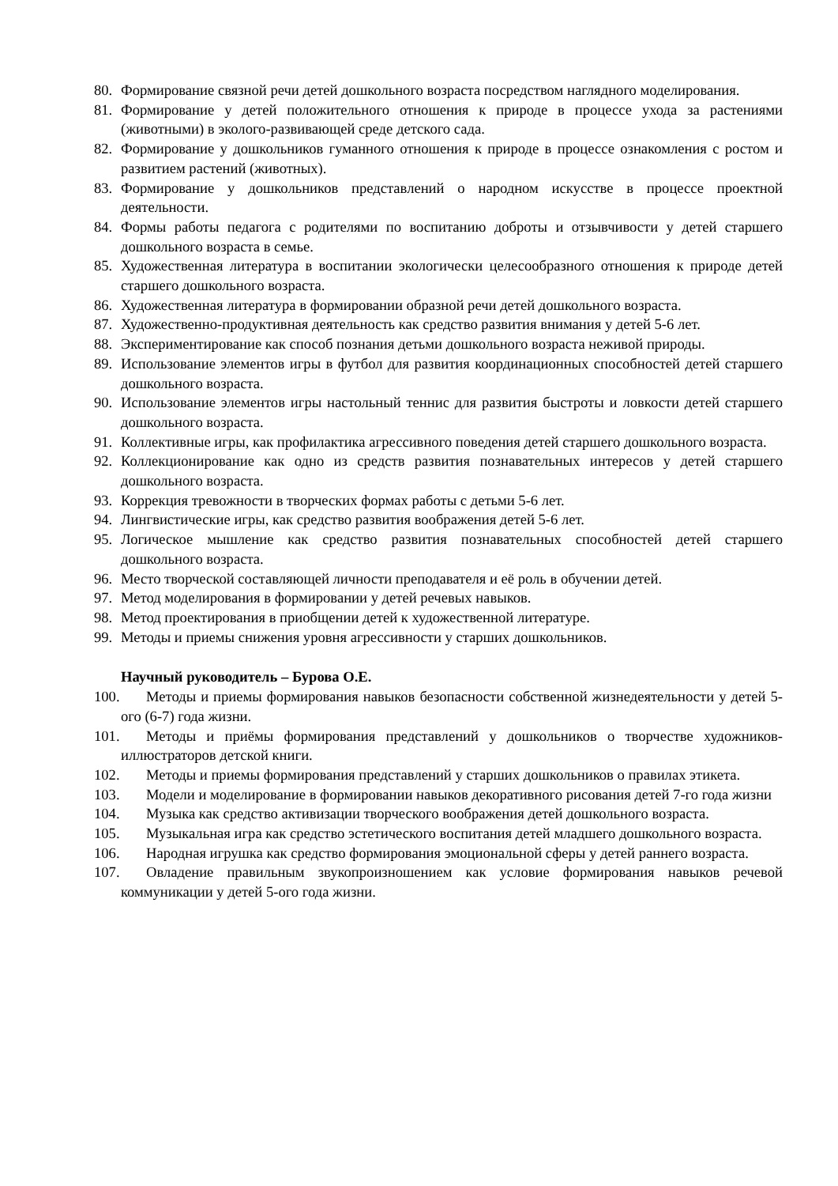80. Формирование связной речи детей дошкольного возраста посредством наглядного моделирования.
81. Формирование у детей положительного отношения к природе в процессе ухода за растениями (животными) в эколого-развивающей среде детского сада.
82. Формирование у дошкольников гуманного отношения к природе в процессе ознакомления с ростом и развитием растений (животных).
83. Формирование у дошкольников представлений о народном искусстве в процессе проектной деятельности.
84. Формы работы педагога с родителями по воспитанию доброты и отзывчивости у детей старшего дошкольного возраста в семье.
85. Художественная литература в воспитании экологически целесообразного отношения к природе детей старшего дошкольного возраста.
86. Художественная литература в формировании образной речи детей дошкольного возраста.
87. Художественно-продуктивная деятельность как средство развития внимания у детей 5-6 лет.
88. Экспериментирование как способ познания детьми дошкольного возраста неживой природы.
89. Использование элементов игры в футбол для развития координационных способностей детей старшего дошкольного возраста.
90. Использование элементов игры настольный теннис для развития быстроты и ловкости детей старшего дошкольного возраста.
91. Коллективные игры, как профилактика агрессивного поведения детей старшего дошкольного возраста.
92. Коллекционирование как одно из средств развития познавательных интересов у детей старшего дошкольного возраста.
93. Коррекция тревожности в творческих формах работы с детьми 5-6 лет.
94. Лингвистические игры, как средство развития воображения детей 5-6 лет.
95. Логическое мышление как средство развития познавательных способностей детей старшего дошкольного возраста.
96. Место творческой составляющей личности преподавателя и её роль в обучении детей.
97. Метод моделирования в формировании у детей речевых навыков.
98. Метод проектирования в приобщении детей к художественной литературе.
99. Методы и приемы снижения уровня агрессивности у старших дошкольников.
Научный руководитель – Бурова О.Е.
100. Методы и приемы формирования навыков безопасности собственной жизнедеятельности у детей 5-ого (6-7) года жизни.
101. Методы и приёмы формирования представлений у дошкольников о творчестве художников-иллюстраторов детской книги.
102. Методы и приемы формирования представлений у старших дошкольников о правилах этикета.
103. Модели и моделирование в формировании навыков декоративного рисования детей 7-го года жизни
104. Музыка как средство активизации творческого воображения детей дошкольного возраста.
105. Музыкальная игра как средство эстетического воспитания детей младшего дошкольного возраста.
106. Народная игрушка как средство формирования эмоциональной сферы у детей раннего возраста.
107. Овладение правильным звукопроизношением как условие формирования навыков речевой коммуникации у детей 5-ого года жизни.